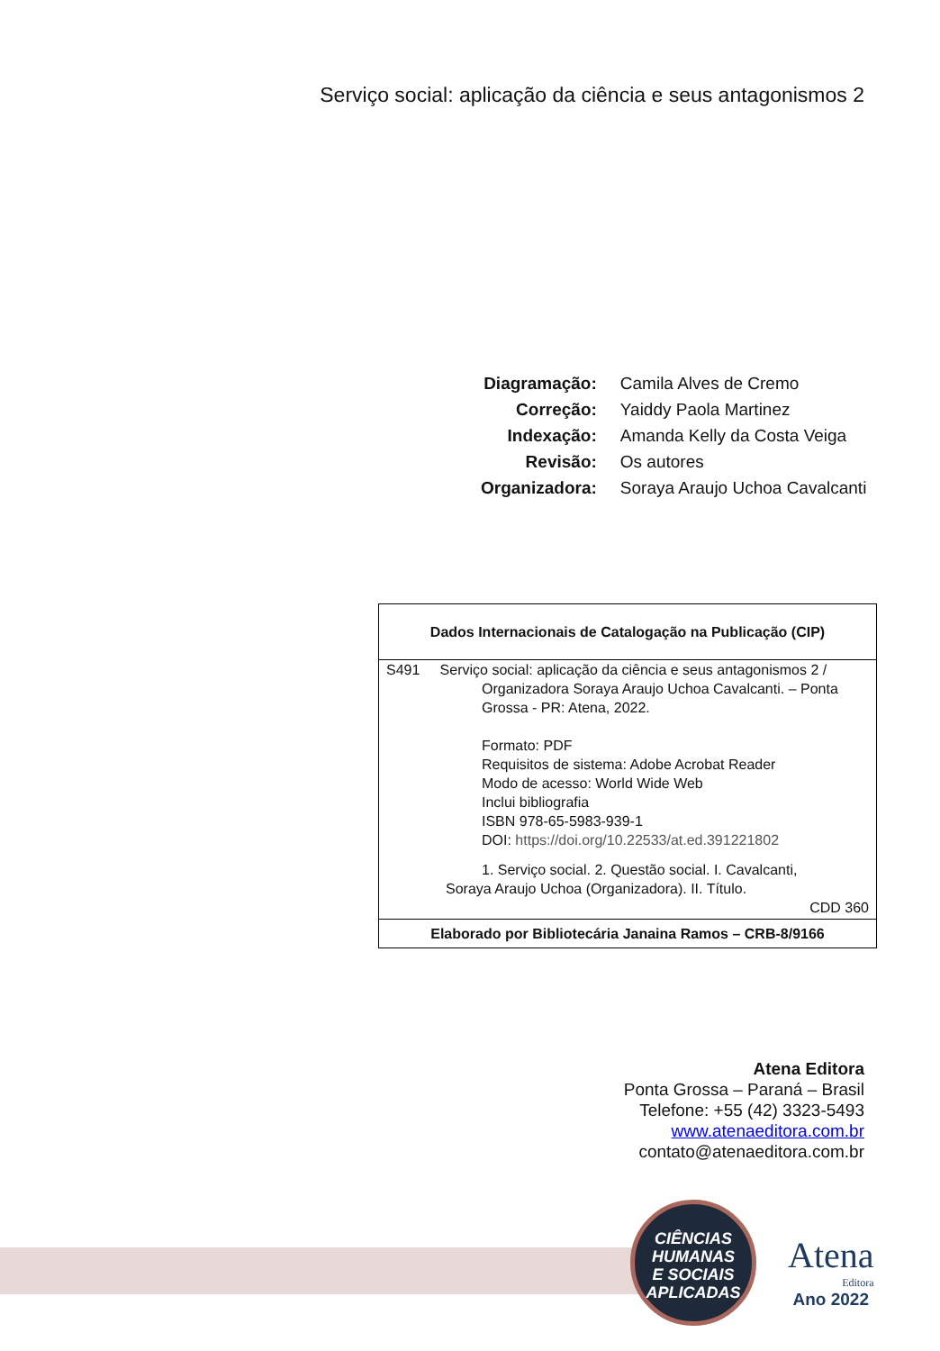Serviço social: aplicação da ciência e seus antagonismos 2
| Diagramação: | Camila Alves de Cremo |
| Correção: | Yaiddy Paola Martinez |
| Indexação: | Amanda Kelly da Costa Veiga |
| Revisão: | Os autores |
| Organizadora: | Soraya Araujo Uchoa Cavalcanti |
Dados Internacionais de Catalogação na Publicação (CIP)
S491 Serviço social: aplicação da ciência e seus antagonismos 2 /
Organizadora Soraya Araujo Uchoa Cavalcanti. – Ponta Grossa - PR: Atena, 2022.
Formato: PDF
Requisitos de sistema: Adobe Acrobat Reader
Modo de acesso: World Wide Web
Inclui bibliografia
ISBN 978-65-5983-939-1
DOI: https://doi.org/10.22533/at.ed.391221802
1. Serviço social. 2. Questão social. I. Cavalcanti,
Soraya Araujo Uchoa (Organizadora). II. Título.
CDD 360
Elaborado por Bibliotecária Janaina Ramos – CRB-8/9166
Atena Editora
Ponta Grossa – Paraná – Brasil
Telefone: +55 (42) 3323-5493
www.atenaeditora.com.br
contato@atenaeditora.com.br
CIÊNCIAS
HUMANAS
E SOCIAIS
APLICADAS
Atena
Editora
Ano 2022